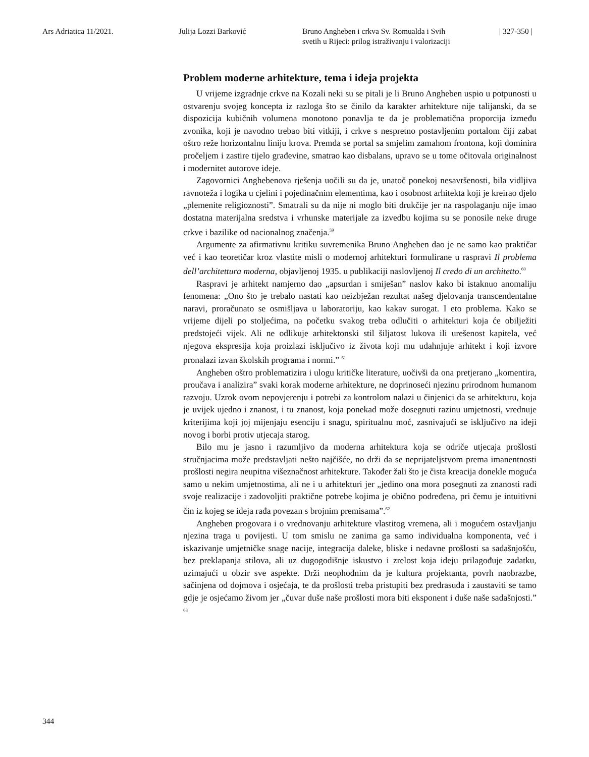Ars Adriatica 11/2021. Julija Lozzi Barković Bruno Angheben i crkva Sv. Romualda i Svih
svetih u Rijeci: prilog istraživanju i valorizaciji
| 327-350 |
Problem moderne arhitekture, tema i ideja projekta
U vrijeme izgradnje crkve na Kozali neki su se pitali je li Bruno Angheben uspio u potpunosti u ostvarenju svojeg koncepta iz razloga što se činilo da karakter arhitekture nije talijanski, da se dispozicija kubičnih volumena monotono ponavlja te da je problematična proporcija između zvonika, koji je navodno trebao biti vitkiji, i crkve s nespretno postavljenim portalom čiji zabat oštro reže horizontalnu liniju krova. Premda se portal sa smjelim zamahom frontona, koji dominira pročeljem i zastire tijelo građevine, smatrao kao disbalans, upravo se u tome očitovala originalnost i modernitet autorove ideje.
Zagovornici Anghebenova rješenja uočili su da je, unatoč ponekoj nesavršenosti, bila vidljiva ravnoteža i logika u cjelini i pojedinačnim elementima, kao i osobnost arhitekta koji je kreirao djelo „plemenite religioznosti”. Smatrali su da nije ni moglo biti drukčije jer na raspolaganju nije imao dostatna materijalna sredstva i vrhunske materijale za izvedbu kojima su se ponosile neke druge crkve i bazilike od nacionalnog značenja.<sup>59</sup>
Argumente za afirmativnu kritiku suvremenika Bruno Angheben dao je ne samo kao praktičar već i kao teoretičar kroz vlastite misli o modernoj arhitekturi formulirane u raspravi Il problema dell’architettura moderna, objavljenoj 1935. u publikaciji naslovljenoj Il credo di un architetto.<sup>60</sup>
Raspravi je arhitekt namjerno dao „apsurdan i smiješan” naslov kako bi istaknuo anomaliju fenomena: „Ono što je trebalo nastati kao neizbježan rezultat našeg djelovanja transcendentalne naravi, proračunato se osmišljava u laboratoriju, kao kakav surogat. I eto problema. Kako se vrijeme dijeli po stoljećima, na početku svakog treba odlučiti o arhitekturi koja će obilježiti predstojeći vijek. Ali ne odlikuje arhitektonski stil šiljatost lukova ili urešenost kapitela, već njegova ekspresija koja proizlazi isključivo iz života koji mu udahnjuje arhitekt i koji izvore pronalazi izvan školskih programa i normi.” <sup>61</sup>
Angheben oštro problematizira i ulogu kritičke literature, uočivši da ona pretjerano „komentira, proučava i analizira” svaki korak moderne arhitekture, ne doprinoseći njezinu prirodnom humanom razvoju. Uzrok ovom nepovjerenju i potrebi za kontrolom nalazi u činjenici da se arhitekturu, koja je uvijek ujedno i znanost, i tu znanost, koja ponekad može dosegnuti razinu umjetnosti, vrednuje kriterijima koji joj mijenjaju esenciju i snagu, spiritualnu moć, zasnivajući se isključivo na ideji novog i borbi protiv utjecaja starog.
Bilo mu je jasno i razumljivo da moderna arhitektura koja se odriče utjecaja prošlosti stručnjacima može predstavljati nešto najčišće, no drži da se neprijateljstvom prema imanentnosti prošlosti negira neupitna višeznačnost arhitekture. Također žali što je čista kreacija donekle moguća samo u nekim umjetnostima, ali ne i u arhitekturi jer „jedino ona mora posegnuti za znanosti radi svoje realizacije i zadovoljiti praktične potrebe kojima je obično podređena, pri čemu je intuitivni čin iz kojeg se ideja rađa povezan s brojnim premisama”.<sup>62</sup>
Angheben progovara i o vrednovanju arhitekture vlastitog vremena, ali i mogućem ostavljanju njezina traga u povijesti. U tom smislu ne zanima ga samo individualna komponenta, već i iskazivanje umjetničke snage nacije, integracija daleke, bliske i nedavne prošlosti sa sadašnjošću, bez preklapanja stilova, ali uz dugogodišnje iskustvo i zrelost koja ideju prilagođuje zadatku, uzimajući u obzir sve aspekte. Drži neophodnim da je kultura projektanta, povrh naobrazbe, sačinjena od dojmova i osjećaja, te da prošlosti treba pristupiti bez predrasuda i zaustaviti se tamo gdje je osjećamo živom jer „čuvar duše naše prošlosti mora biti eksponent i duše naše sadašnjosti.” <sup>63</sup>
344